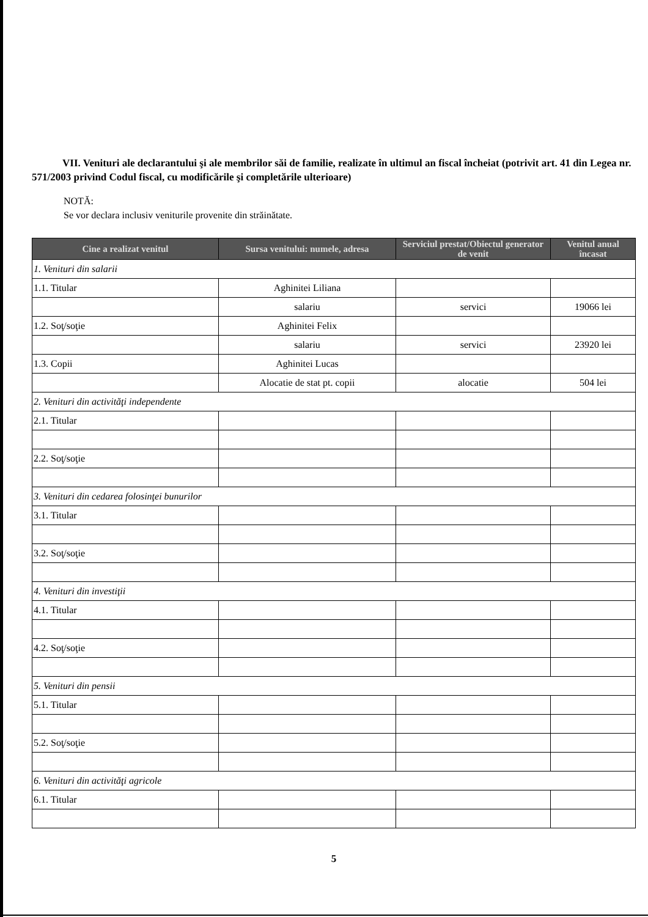VII. Venituri ale declarantului şi ale membrilor săi de familie, realizate în ultimul an fiscal încheiat (potrivit art. 41 din Legea nr. 571/2003 privind Codul fiscal, cu modificările şi completările ulterioare)
NOTĂ:
Se vor declara inclusiv veniturile provenite din străinătate.
| Cine a realizat venitul | Sursa venitului: numele, adresa | Serviciul prestat/Obiectul generator de venit | Venitul anual încasat |
| --- | --- | --- | --- |
| 1. Venituri din salarii | | | |
| 1.1. Titular | Aghinitei Liliana | | |
| | salariu | servici | 19066 lei |
| 1.2. Soţ/soţie | Aghinitei Felix | | |
| | salariu | servici | 23920 lei |
| 1.3. Copii | Aghinitei Lucas | | |
| | Alocatie de stat pt. copii | alocatie | 504 lei |
| 2. Venituri din activităţi independente | | | |
| 2.1. Titular | | | |
| 2.2. Soţ/soţie | | | |
| 3. Venituri din cedarea folosinţei bunurilor | | | |
| 3.1. Titular | | | |
| 3.2. Soţ/soţie | | | |
| 4. Venituri din investiţii | | | |
| 4.1. Titular | | | |
| 4.2. Soţ/soţie | | | |
| 5. Venituri din pensii | | | |
| 5.1. Titular | | | |
| 5.2. Soţ/soţie | | | |
| 6. Venituri din activităţi agricole | | | |
| 6.1. Titular | | | |
5